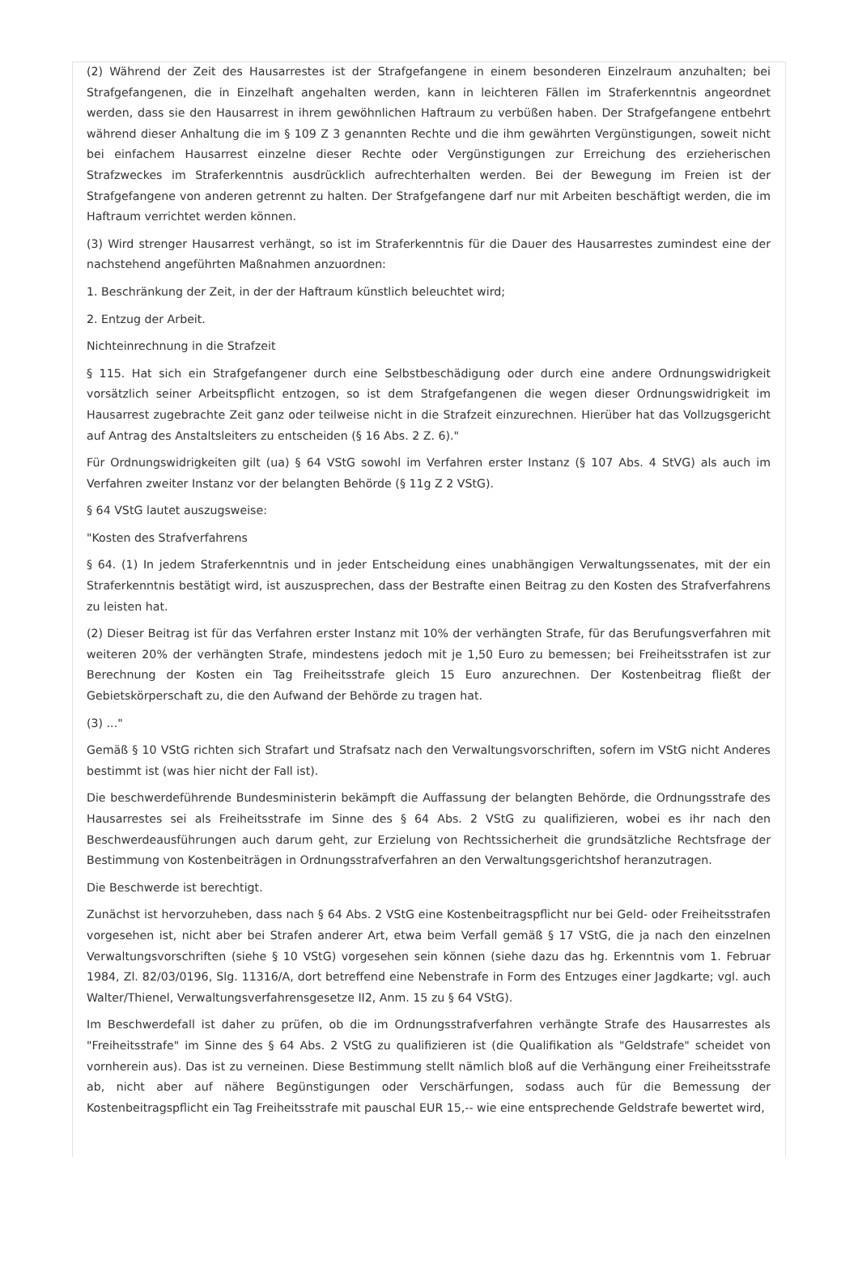(2) Während der Zeit des Hausarrestes ist der Strafgefangene in einem besonderen Einzelraum anzuhalten; bei Strafgefangenen, die in Einzelhaft angehalten werden, kann in leichteren Fällen im Straferkenntnis angeordnet werden, dass sie den Hausarrest in ihrem gewöhnlichen Haftraum zu verbüßen haben. Der Strafgefangene entbehrt während dieser Anhaltung die im § 109 Z 3 genannten Rechte und die ihm gewährten Vergünstigungen, soweit nicht bei einfachem Hausarrest einzelne dieser Rechte oder Vergünstigungen zur Erreichung des erzieherischen Strafzweckes im Straferkenntnis ausdrücklich aufrechterhalten werden. Bei der Bewegung im Freien ist der Strafgefangene von anderen getrennt zu halten. Der Strafgefangene darf nur mit Arbeiten beschäftigt werden, die im Haftraum verrichtet werden können.
(3) Wird strenger Hausarrest verhängt, so ist im Straferkenntnis für die Dauer des Hausarrestes zumindest eine der nachstehend angeführten Maßnahmen anzuordnen:
1. Beschränkung der Zeit, in der der Haftraum künstlich beleuchtet wird;
2. Entzug der Arbeit.
Nichteinrechnung in die Strafzeit
§ 115. Hat sich ein Strafgefangener durch eine Selbstbeschädigung oder durch eine andere Ordnungswidrigkeit vorsätzlich seiner Arbeitspflicht entzogen, so ist dem Strafgefangenen die wegen dieser Ordnungswidrigkeit im Hausarrest zugebrachte Zeit ganz oder teilweise nicht in die Strafzeit einzurechnen. Hierüber hat das Vollzugsgericht auf Antrag des Anstaltsleiters zu entscheiden (§ 16 Abs. 2 Z. 6)."
Für Ordnungswidrigkeiten gilt (ua) § 64 VStG sowohl im Verfahren erster Instanz (§ 107 Abs. 4 StVG) als auch im Verfahren zweiter Instanz vor der belangten Behörde (§ 11g Z 2 VStG).
§ 64 VStG lautet auszugsweise:
"Kosten des Strafverfahrens
§ 64. (1) In jedem Straferkenntnis und in jeder Entscheidung eines unabhängigen Verwaltungssenates, mit der ein Straferkenntnis bestätigt wird, ist auszusprechen, dass der Bestrafte einen Beitrag zu den Kosten des Strafverfahrens zu leisten hat.
(2) Dieser Beitrag ist für das Verfahren erster Instanz mit 10% der verhängten Strafe, für das Berufungsverfahren mit weiteren 20% der verhängten Strafe, mindestens jedoch mit je 1,50 Euro zu bemessen; bei Freiheitsstrafen ist zur Berechnung der Kosten ein Tag Freiheitsstrafe gleich 15 Euro anzurechnen. Der Kostenbeitrag fließt der Gebietskörperschaft zu, die den Aufwand der Behörde zu tragen hat.
(3) ..."
Gemäß § 10 VStG richten sich Strafart und Strafsatz nach den Verwaltungsvorschriften, sofern im VStG nicht Anderes bestimmt ist (was hier nicht der Fall ist).
Die beschwerdeführende Bundesministerin bekämpft die Auffassung der belangten Behörde, die Ordnungsstrafe des Hausarrestes sei als Freiheitsstrafe im Sinne des § 64 Abs. 2 VStG zu qualifizieren, wobei es ihr nach den Beschwerdeausführungen auch darum geht, zur Erzielung von Rechtssicherheit die grundsätzliche Rechtsfrage der Bestimmung von Kostenbeiträgen in Ordnungsstrafverfahren an den Verwaltungsgerichtshof heranzutragen.
Die Beschwerde ist berechtigt.
Zunächst ist hervorzuheben, dass nach § 64 Abs. 2 VStG eine Kostenbeitragspflicht nur bei Geld- oder Freiheitsstrafen vorgesehen ist, nicht aber bei Strafen anderer Art, etwa beim Verfall gemäß § 17 VStG, die ja nach den einzelnen Verwaltungsvorschriften (siehe § 10 VStG) vorgesehen sein können (siehe dazu das hg. Erkenntnis vom 1. Februar 1984, Zl. 82/03/0196, Slg. 11316/A, dort betreffend eine Nebenstrafe in Form des Entzuges einer Jagdkarte; vgl. auch Walter/Thienel, Verwaltungsverfahrensgesetze II2, Anm. 15 zu § 64 VStG).
Im Beschwerdefall ist daher zu prüfen, ob die im Ordnungsstrafverfahren verhängte Strafe des Hausarrestes als "Freiheitsstrafe" im Sinne des § 64 Abs. 2 VStG zu qualifizieren ist (die Qualifikation als "Geldstrafe" scheidet von vornherein aus). Das ist zu verneinen. Diese Bestimmung stellt nämlich bloß auf die Verhängung einer Freiheitsstrafe ab, nicht aber auf nähere Begünstigungen oder Verschärfungen, sodass auch für die Bemessung der Kostenbeitragspflicht ein Tag Freiheitsstrafe mit pauschal EUR 15,-- wie eine entsprechende Geldstrafe bewertet wird,